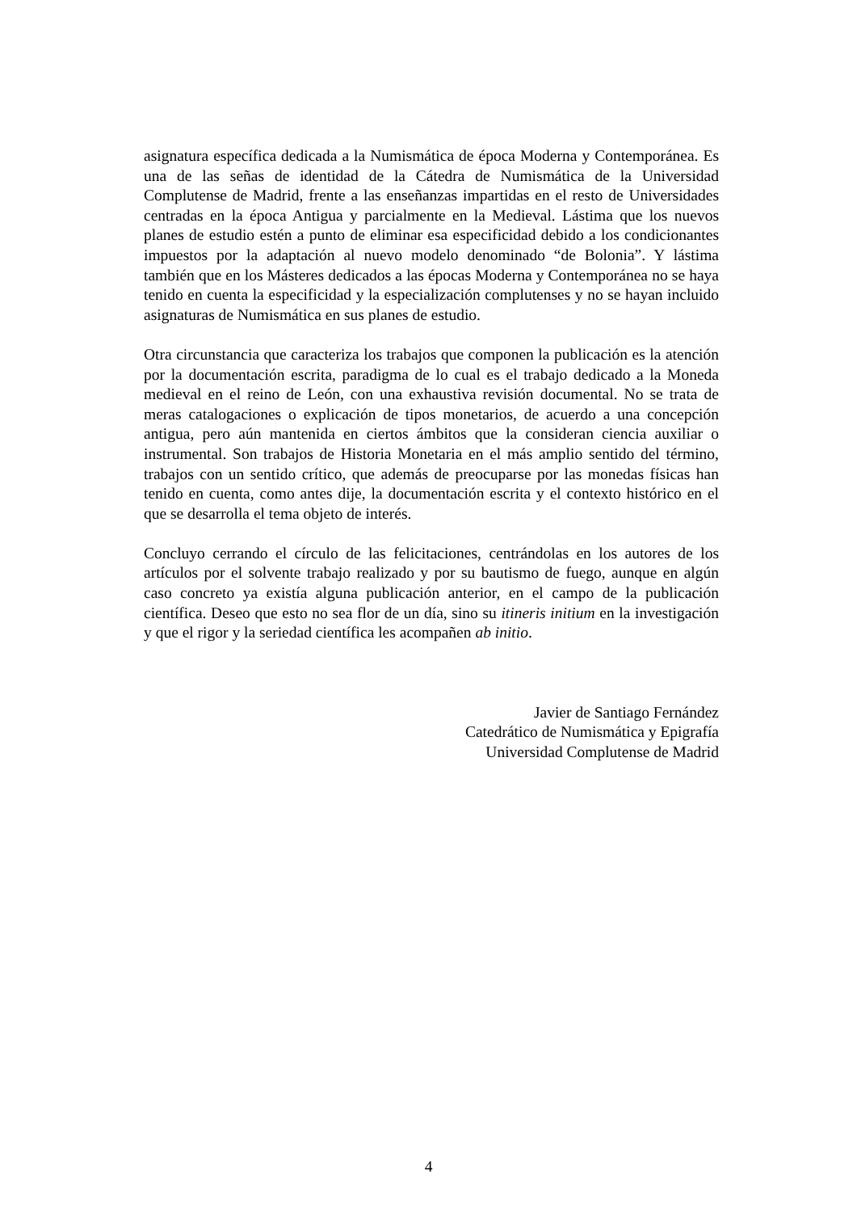asignatura específica dedicada a la Numismática de época Moderna y Contemporánea. Es una de las señas de identidad de la Cátedra de Numismática de la Universidad Complutense de Madrid, frente a las enseñanzas impartidas en el resto de Universidades centradas en la época Antigua y parcialmente en la Medieval. Lástima que los nuevos planes de estudio estén a punto de eliminar esa especificidad debido a los condicionantes impuestos por la adaptación al nuevo modelo denominado “de Bolonia”. Y lástima también que en los Másteres dedicados a las épocas Moderna y Contemporánea no se haya tenido en cuenta la especificidad y la especialización complutenses y no se hayan incluido asignaturas de Numismática en sus planes de estudio.
Otra circunstancia que caracteriza los trabajos que componen la publicación es la atención por la documentación escrita, paradigma de lo cual es el trabajo dedicado a la Moneda medieval en el reino de León, con una exhaustiva revisión documental. No se trata de meras catalogaciones o explicación de tipos monetarios, de acuerdo a una concepción antigua, pero aún mantenida en ciertos ámbitos que la consideran ciencia auxiliar o instrumental. Son trabajos de Historia Monetaria en el más amplio sentido del término, trabajos con un sentido crítico, que además de preocuparse por las monedas físicas han tenido en cuenta, como antes dije, la documentación escrita y el contexto histórico en el que se desarrolla el tema objeto de interés.
Concluyo cerrando el círculo de las felicitaciones, centrándolas en los autores de los artículos por el solvente trabajo realizado y por su bautismo de fuego, aunque en algún caso concreto ya existía alguna publicación anterior, en el campo de la publicación científica. Deseo que esto no sea flor de un día, sino su itineris initium en la investigación y que el rigor y la seriedad científica les acompañen ab initio.
Javier de Santiago Fernández
Catedrático de Numismática y Epigrafía
Universidad Complutense de Madrid
4